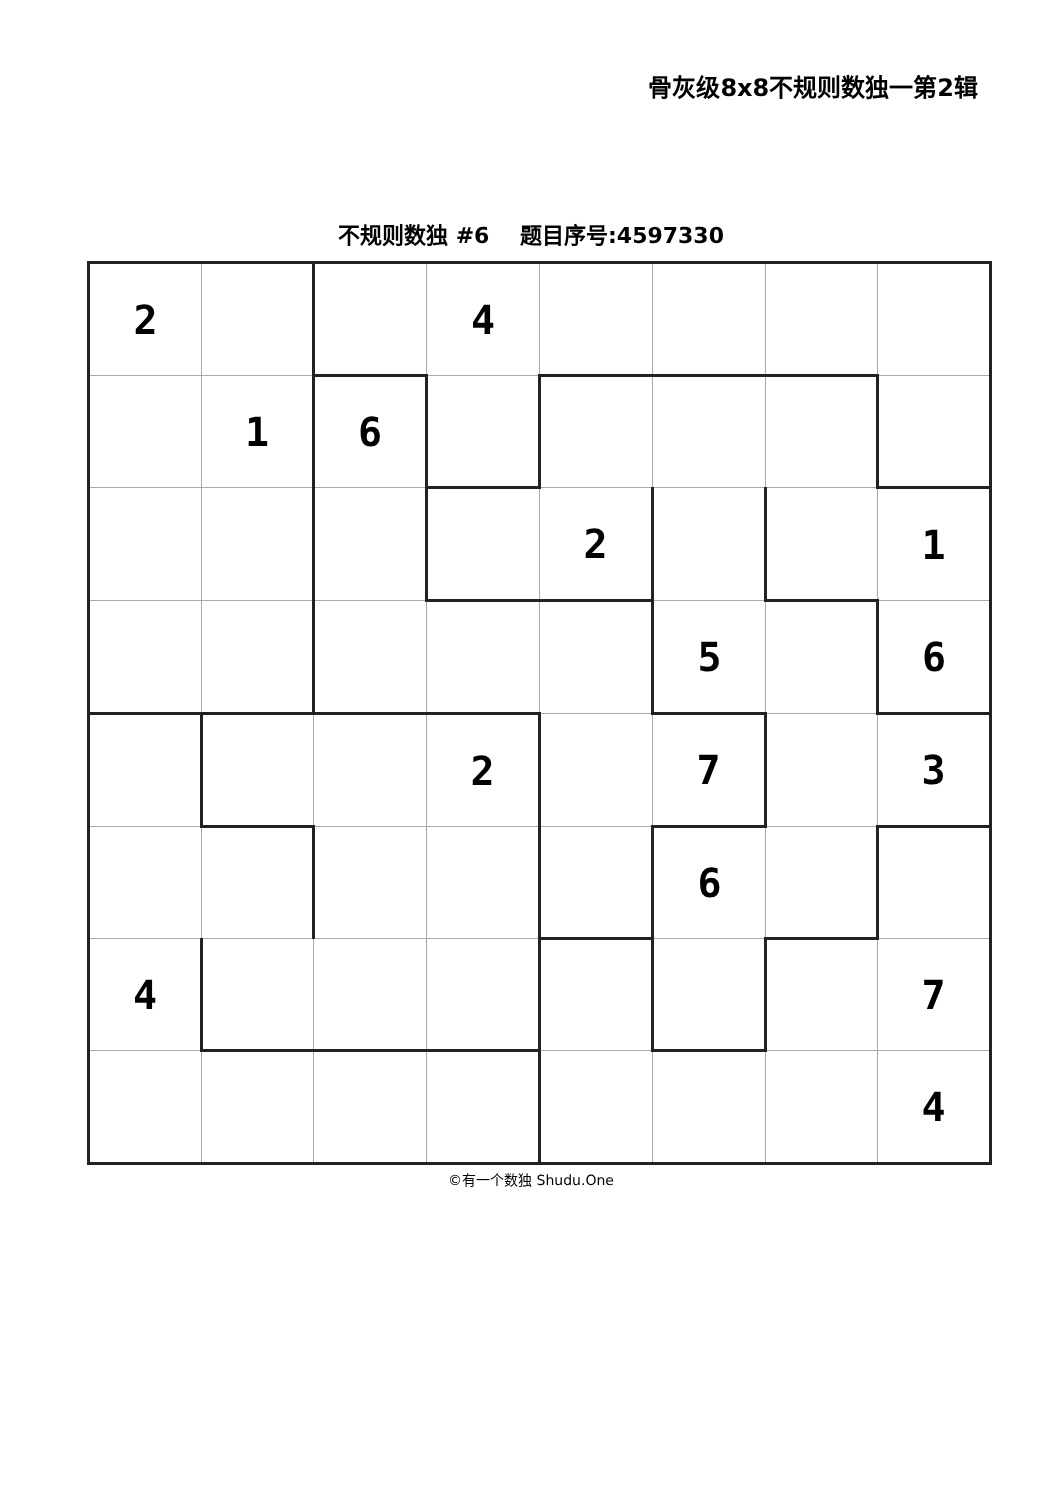骨灰级8x8不规则数独一第2辑
不规则数独 #6 题目序号:4597330
| 2 | | | 4 | | | | |
| | 1 | 6 | | | | | |
| | | | | 2 | | | 1 |
| | | | | | 5 | | 6 |
| | | | 2 | | 7 | | 3 |
| | | | | | 6 | | |
| 4 | | | | | | | 7 |
| | | | | | | | 4 |
©有一个数独 Shudu.One